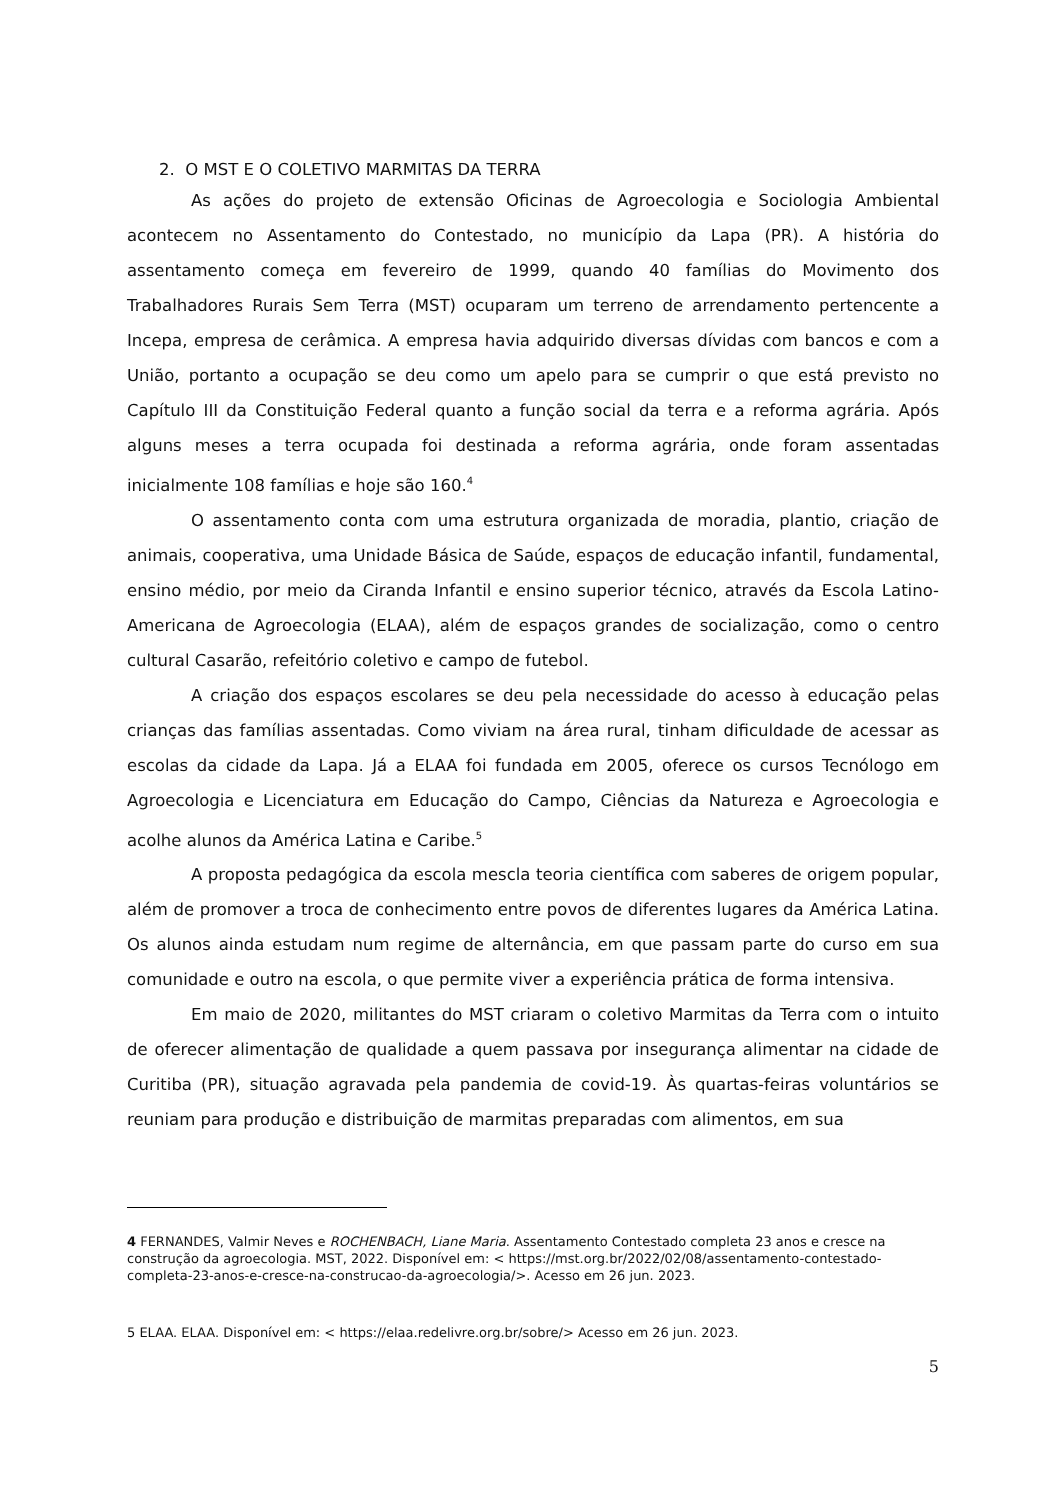2. O MST E O COLETIVO MARMITAS DA TERRA
As ações do projeto de extensão Oficinas de Agroecologia e Sociologia Ambiental acontecem no Assentamento do Contestado, no município da Lapa (PR). A história do assentamento começa em fevereiro de 1999, quando 40 famílias do Movimento dos Trabalhadores Rurais Sem Terra (MST) ocuparam um terreno de arrendamento pertencente a Incepa, empresa de cerâmica. A empresa havia adquirido diversas dívidas com bancos e com a União, portanto a ocupação se deu como um apelo para se cumprir o que está previsto no Capítulo III da Constituição Federal quanto a função social da terra e a reforma agrária. Após alguns meses a terra ocupada foi destinada a reforma agrária, onde foram assentadas inicialmente 108 famílias e hoje são 160.<sup>4</sup>
O assentamento conta com uma estrutura organizada de moradia, plantio, criação de animais, cooperativa, uma Unidade Básica de Saúde, espaços de educação infantil, fundamental, ensino médio, por meio da Ciranda Infantil e ensino superior técnico, através da Escola Latino-Americana de Agroecologia (ELAA), além de espaços grandes de socialização, como o centro cultural Casarão, refeitório coletivo e campo de futebol.
A criação dos espaços escolares se deu pela necessidade do acesso à educação pelas crianças das famílias assentadas. Como viviam na área rural, tinham dificuldade de acessar as escolas da cidade da Lapa. Já a ELAA foi fundada em 2005, oferece os cursos Tecnólogo em Agroecologia e Licenciatura em Educação do Campo, Ciências da Natureza e Agroecologia e acolhe alunos da América Latina e Caribe.<sup>5</sup>
A proposta pedagógica da escola mescla teoria científica com saberes de origem popular, além de promover a troca de conhecimento entre povos de diferentes lugares da América Latina. Os alunos ainda estudam num regime de alternância, em que passam parte do curso em sua comunidade e outro na escola, o que permite viver a experiência prática de forma intensiva.
Em maio de 2020, militantes do MST criaram o coletivo Marmitas da Terra com o intuito de oferecer alimentação de qualidade a quem passava por insegurança alimentar na cidade de Curitiba (PR), situação agravada pela pandemia de covid-19. Às quartas-feiras voluntários se reuniam para produção e distribuição de marmitas preparadas com alimentos, em sua
4 FERNANDES, Valmir Neves e ROCHENBACH, Liane Maria. Assentamento Contestado completa 23 anos e cresce na construção da agroecologia. MST, 2022. Disponível em: < https://mst.org.br/2022/02/08/assentamento-contestado-completa-23-anos-e-cresce-na-construcao-da-agroecologia/>. Acesso em 26 jun. 2023.
5 ELAA. ELAA. Disponível em: < https://elaa.redelivre.org.br/sobre/> Acesso em 26 jun. 2023.
5